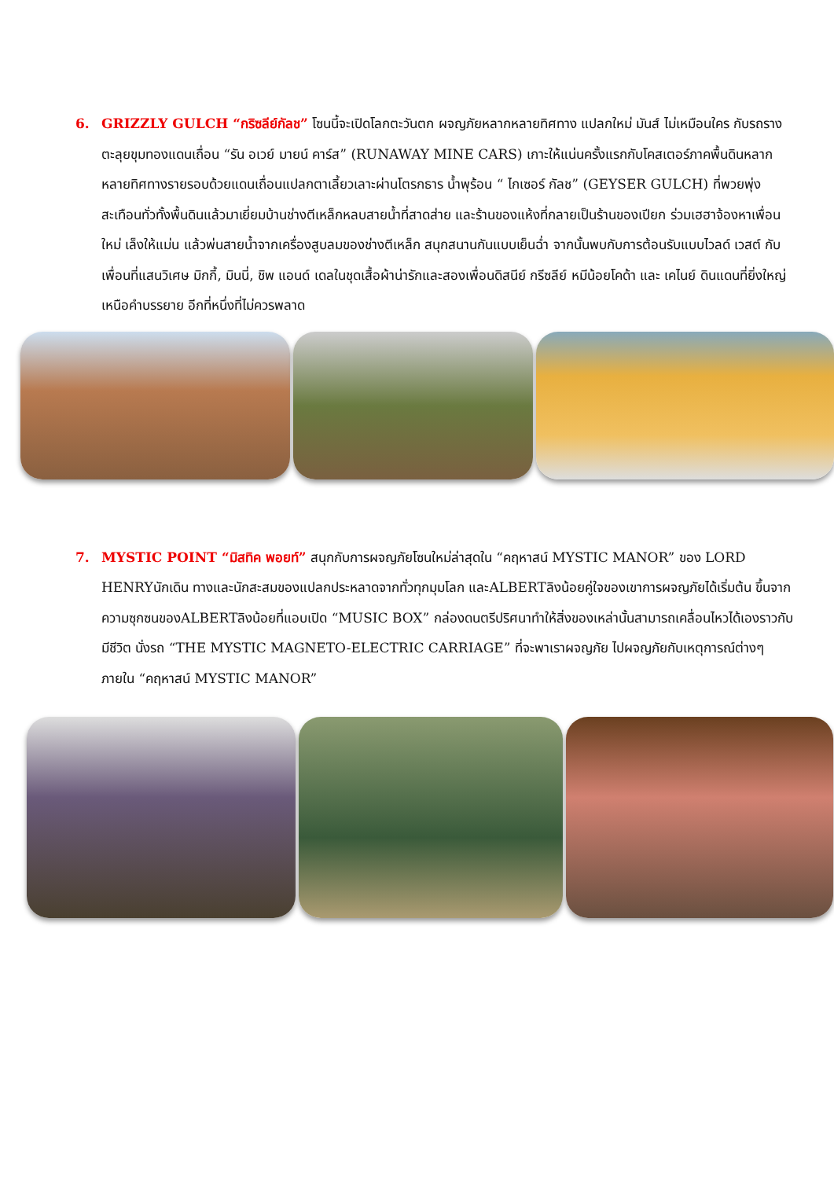6. GRIZZLY GULCH “กริซลีย์กัลช” โซนนี้จะเปิดโลกตะวันตก ผจญภัยหลากหลายทิศทาง แปลกใหม่ มันส์ ไม่เหมือนใคร กับรถรางตะลุยขุมทองแดนเถื่อน “รัน อเวย์ มายน์ คาร์ส” (RUNAWAY MINE CARS) เกาะให้แน่นครั้งแรกกับโคสเตอร์ภาคพื้นดินหลากหลายทิศทางรายรอบด้วยแดนเถื่อนแปลกตาเลี้ยวเลาะผ่านโตรกธาร น้ำพุร้อน “ ไกเซอร์ กัลช” (GEYSER GULCH) ที่พวยพุ่งสะเทือนทั่วทั้งพื้นดินแล้วมาเยี่ยมบ้านช่างตีเหล็กหลบสายน้ำที่สาดส่าย และร้านของแห้งที่กลายเป็นร้านของเปียก ร่วมเฮฮาจ้องหาเพื่อนใหม่ เล็งให้แม่น แล้วพ่นสายน้ำจากเครื่องสูบลมของช่างตีเหล็ก สนุกสนานกันแบบเย็นฉ่ำ จากนั้นพบกับการต้อนรับแบบไวลด์ เวสต์ กับเพื่อนที่แสนวิเศษ มิกกี้, มินนี่, ชิพ แอนด์ เดลในชุดเสื้อผ้าน่ารักและสองเพื่อนดิสนีย์ กรีซลีย์ หมีน้อยโคด้า และ เคไนย์ ดินแดนที่ยิ่งใหญ่เหนือคำบรรยาย อีกที่หนึ่งที่ไม่ควรพลาด
7. MYSTIC POINT “มิสทิค พอยท์” สนุกกับการผจญภัยโซนใหม่ล่าสุดใน “คฤหาสน์ MYSTIC MANOR” ของ LORD HENRYนักเดิน ทางและนักสะสมของแปลกประหลาดจากทั่วทุกมุมโลก และALBERTลิงน้อยคู่ใจของเขาการผจญภัยได้เริ่มต้น ขึ้นจากความซุกซนของALBERTลิงน้อยที่แอบเปิด “MUSIC BOX” กล่องดนตรีปริศนาทำให้สิ่งของเหล่านั้นสามารถเคลื่อนไหวได้เองราวกับมีชีวิต นั่งรถ “THE MYSTIC MAGNETO-ELECTRIC CARRIAGE” ที่จะพาเราผจญภัย ไปผจญภัยกับเหตุการณ์ต่างๆ ภายใน “คฤหาสน์ MYSTIC MANOR”